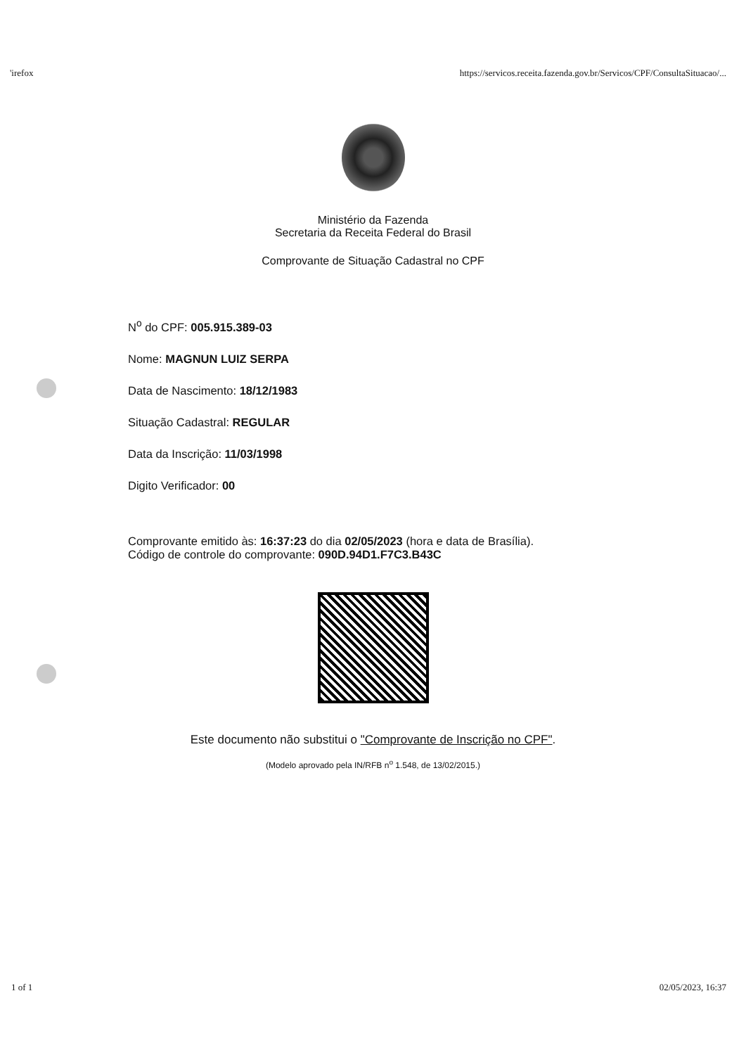'irefox https://servicos.receita.fazenda.gov.br/Servicos/CPF/ConsultaSituacao/...
Ministério da Fazenda
Secretaria da Receita Federal do Brasil
Comprovante de Situação Cadastral no CPF
N<sup>o</sup> do CPF: 005.915.389-03
Nome: MAGNUN LUIZ SERPA
Data de Nascimento: 18/12/1983
Situação Cadastral: REGULAR
Data da Inscrição: 11/03/1998
Digito Verificador: 00
Comprovante emitido às: 16:37:23 do dia 02/05/2023 (hora e data de Brasília).
Código de controle do comprovante: 090D.94D1.F7C3.B43C
Este documento não substitui o "Comprovante de Inscrição no CPF".
(Modelo aprovado pela IN/RFB n<sup>o</sup> 1.548, de 13/02/2015.)
1 of 1 02/05/2023, 16:37